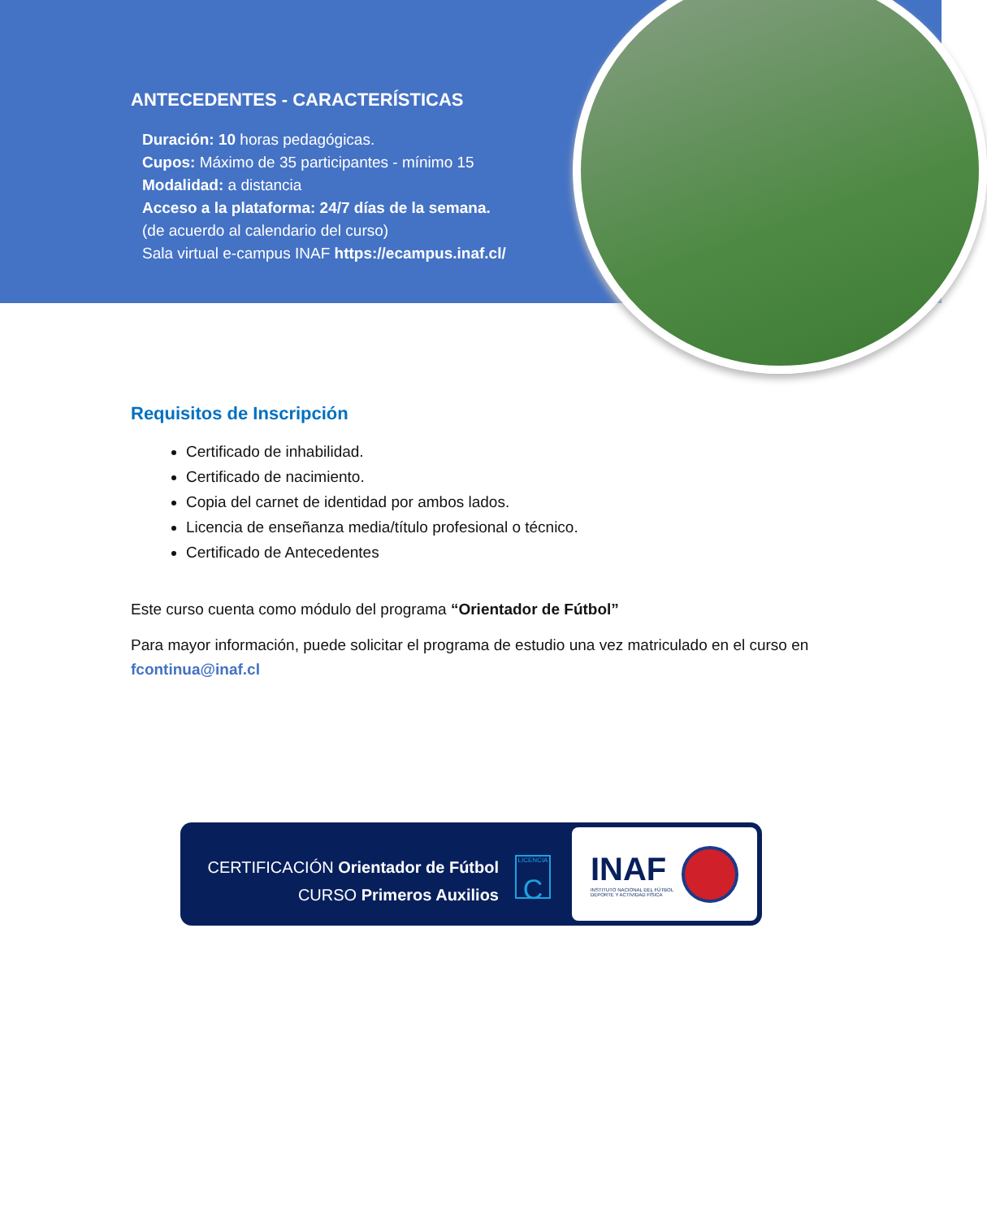ANTECEDENTES - CARACTERÍSTICAS
Duración: 10 horas pedagógicas.
Cupos: Máximo de 35 participantes - mínimo 15
Modalidad: a distancia
Acceso a la plataforma: 24/7 días de la semana.
(de acuerdo al calendario del curso)
Sala virtual e-campus INAF https://ecampus.inaf.cl/
Requisitos de Inscripción
Certificado de inhabilidad.
Certificado de nacimiento.
Copia del carnet de identidad por ambos lados.
Licencia de enseñanza media/título profesional o técnico.
Certificado de Antecedentes
Este curso cuenta como módulo del programa “Orientador de Fútbol”
Para mayor información, puede solicitar el programa de estudio una vez matriculado en el curso en fcontinua@inaf.cl
CERTIFICACIÓN Orientador de Fútbol
CURSO Primeros Auxilios
LICENCIA
C
INAF
INSTITUTO NACIONAL DEL FÚTBOL
DEPORTE Y ACTIVIDAD FÍSICA